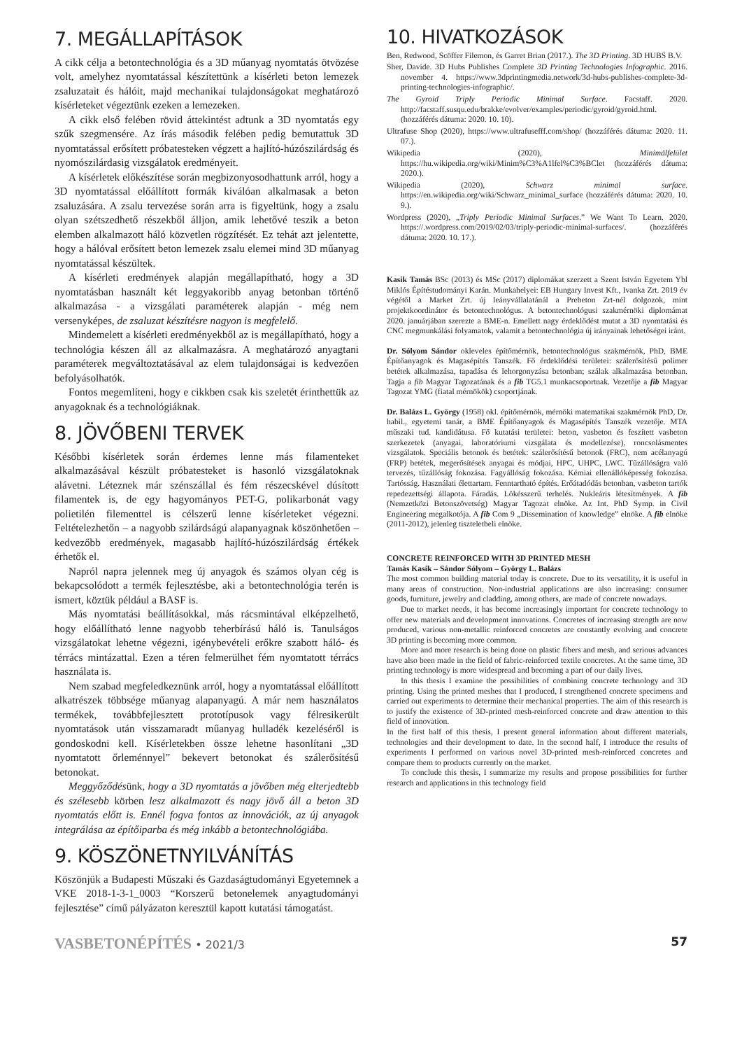7. MEGÁLLAPÍTÁSOK
A cikk célja a betontechnológia és a 3D műanyag nyomtatás ötvözése volt, amelyhez nyomtatással készítettünk a kísérleti beton lemezek zsaluzatait és hálóit, majd mechanikai tulajdonságokat meghatározó kísérleteket végeztünk ezeken a lemezeken.
A cikk első felében rövid áttekintést adtunk a 3D nyomtatás egy szűk szegmensére. Az írás második felében pedig bemutattuk 3D nyomtatással erősített próbatesteken végzett a hajlító-húzószilárdság és nyomószilárdasig vizsgálatok eredményeit.
A kísérletek előkészítése során megbizonyosodhattunk arról, hogy a 3D nyomtatással előállított formák kiválóan alkalmasak a beton zsaluzására. A zsalu tervezése során arra is figyeltünk, hogy a zsalu olyan szétszedhető részekből álljon, amik lehetővé teszik a beton elemben alkalmazott háló közvetlen rögzítését. Ez tehát azt jelentette, hogy a hálóval erősített beton lemezek zsalu elemei mind 3D műanyag nyomtatással készültek.
A kísérleti eredmények alapján megállapítható, hogy a 3D nyomtatásban használt két leggyakoribb anyag betonban történő alkalmazása - a vizsgálati paraméterek alapján - még nem versenyképes, de zsaluzat készítésre nagyon is megfelelő.
Mindemelett a kísérleti eredményekből az is megállapítható, hogy a technológia készen áll az alkalmazásra. A meghatározó anyagtani paraméterek megváltoztatásával az elem tulajdonságai is kedvezően befolyásolhatók.
Fontos megemlíteni, hogy e cikkben csak kis szeletét érinthettük az anyagoknak és a technológiáknak.
8. JÖVŐBENI TERVEK
Későbbi kísérletek során érdemes lenne más filamenteket alkalmazásával készült próbatesteket is hasonló vizsgálatoknak alávetni. Léteznek már szénszállal és fém részecskével dúsított filamentek is, de egy hagyományos PET-G, polikarbonát vagy polietilén filementtel is célszerű lenne kísérleteket végezni. Feltételezhetőn – a nagyobb szilárdságú alapanyagnak köszönhetően – kedvezőbb eredmények, magasabb hajlító-húzószilárdság értékek érhetők el.
Napról napra jelennek meg új anyagok és számos olyan cég is bekapcsolódott a termék fejlesztésbe, aki a betontechnológia terén is ismert, köztük például a BASF is.
Más nyomtatási beállításokkal, más rácsmintával elképzelhető, hogy előállítható lenne nagyobb teherbírású háló is. Tanulságos vizsgálatokat lehetne végezni, igénybevételi erőkre szabott háló- és térrács mintázattal. Ezen a téren felmerülhet fém nyomtatott térrács használata is.
Nem szabad megfeledkeznünk arról, hogy a nyomtatással előállított alkatrészek többsége műanyag alapanyagú. A már nem használatos termékek, továbbfejlesztett prototípusok vagy félresikerült nyomtatások után visszamaradt műanyag hulladék kezeléséről is gondoskodni kell. Kísérletekben össze lehetne hasonlítani „3D nyomtatott őrleménnyel” bekevert betonokat és szálerősítésű betonokat.
Meggyőződésünk, hogy a 3D nyomtatás a jövőben még elterjedtebb és szélesebb körben lesz alkalmazott és nagy jövő áll a beton 3D nyomtatás előtt is. Ennél fogva fontos az innovációk, az új anyagok integrálása az építőiparba és még inkább a betontechnológiába.
9. KÖSZÖNETNYILVÁNÍTÁS
Köszönjük a Budapesti Műszaki és Gazdaságtudományi Egyetemnek a VKE 2018-1-3-1_0003 “Korszerű betonelemek anyagtudományi fejlesztése” című pályázaton keresztül kapott kutatási támogatást.
10. HIVATKOZÁSOK
Ben, Redwood, Scöffer Filemon, és Garret Brian (2017.). The 3D Printing. 3D HUBS B.V.
Sher, Davide. 3D Hubs Publishes Complete 3D Printing Technologies Infographic. 2016. november 4. https://www.3dprintingmedia.network/3d-hubs-publishes-complete-3d-printing-technologies-infographic/.
The Gyroid Triply Periodic Minimal Surface. Facstaff. 2020. http://facstaff.susqu.edu/brakke/evolver/examples/periodic/gyroid/gyroid.html. (hozzáférés dátuma: 2020. 10. 10).
Ultrafuse Shop (2020), https://www.ultrafusefff.com/shop/ (hozzáférés dátuma: 2020. 11. 07.).
Wikipedia (2020), Minimálfelület https://hu.wikipedia.org/wiki/Minim%C3%A1lfel%C3%BClet (hozzáférés dátuma: 2020.).
Wikipedia (2020), Schwarz minimal surface. https://en.wikipedia.org/wiki/Schwarz_minimal_surface (hozzáférés dátuma: 2020. 10. 9.).
Wordpress (2020), „Triply Periodic Minimal Surfaces.” We Want To Learn. 2020. https://.wordpress.com/2019/02/03/triply-periodic-minimal-surfaces/. (hozzáférés dátuma: 2020. 10. 17.).
Kasik Tamás BSc (2013) és MSc (2017) diplomákat szerzett a Szent István Egyetem Ybl Miklós Építéstudományi Karán. Munkahelyei: EB Hungary Invest Kft., Ivanka Zrt. 2019 év végétől a Market Zrt. új leányvállalatánál a Prebeton Zrt-nél dolgozok, mint projektkoordinátor és betontechnológus. A betontechnológusi szakmérnöki diplomámat 2020. januárjában szerezte a BME-n. Emellett nagy érdeklődést mutat a 3D nyomtatási és CNC megmunkálási folyamatok, valamit a betontechnológia új irányainak lehetőségei iránt.
Dr. Sólyom Sándor okleveles építőmérnök, betontechnológus szakmérnök, PhD, BME Építőanyagok és Magasépítés Tanszék. Fő érdeklődési területei: szálerősítésű polimer betétek alkalmazása, tapadása és lehorgonyzása betonban; szálak alkalmazása betonban. Tagja a fib Magyar Tagozatának és a fib TG5.1 munkacsoportnak. Vezetője a fib Magyar Tagozat YMG (fiatal mérnökök) csoportjának.
Dr. Balázs L. György (1958) okl. építőmérnök, mérnöki matematikai szakmérnök PhD, Dr. habil., egyetemi tanár, a BME Építőanyagok és Magasépítés Tanszék vezetője. MTA műszaki tud. kandidátusa. Fő kutatási területei: beton, vasbeton és feszített vasbeton szerkezetek (anyagai, laboratóriumi vizsgálata és modellezése), roncsolásmentes vizsgálatok. Speciális betonok és betétek: szálerősítésű betonok (FRC), nem acélanyagú (FRP) betétek, megerősítések anyagai és módjai, HPC, UHPC, LWC. Tűzállóságra való tervezés, tűzállóság fokozása. Fagyállóság fokozása. Kémiai ellenállóképesség fokozása. Tartósság. Használati élettartam. Fenntartható építés. Erőátadódás betonban, vasbeton tartók repedezettségi állapota. Fáradás. Lökésszerű terhelés. Nukleáris létesítmények. A fib (Nemzetközi Betonszövetség) Magyar Tagozat elnöke. Az Int. PhD Symp. in Civil Engineering megalkotója. A fib Com 9 „Dissemination of knowledge” elnöke. A fib elnöke (2011-2012), jelenleg tiszteletbeli elnöke.
CONCRETE REINFORCED WITH 3D PRINTED MESH
Tamás Kasik – Sándor Sólyom – György L. Balázs
The most common building material today is concrete. Due to its versatility, it is useful in many areas of construction. Non-industrial applications are also increasing: consumer goods, furniture, jewelry and cladding, among others, are made of concrete nowadays.
Due to market needs, it has become increasingly important for concrete technology to offer new materials and development innovations. Concretes of increasing strength are now produced, various non-metallic reinforced concretes are constantly evolving and concrete 3D printing is becoming more common.
More and more research is being done on plastic fibers and mesh, and serious advances have also been made in the field of fabric-reinforced textile concretes. At the same time, 3D printing technology is more widespread and becoming a part of our daily lives.
In this thesis I examine the possibilities of combining concrete technology and 3D printing. Using the printed meshes that I produced, I strengthened concrete specimens and carried out experiments to determine their mechanical properties. The aim of this research is to justify the existence of 3D-printed mesh-reinforced concrete and draw attention to this field of innovation.
In the first half of this thesis, I present general information about different materials, technologies and their development to date. In the second half, I introduce the results of experiments I performed on various novel 3D-printed mesh-reinforced concretes and compare them to products currently on the market.
To conclude this thesis, I summarize my results and propose possibilities for further research and applications in this technology field
VASBETONÉPÍTÉS • 2021/3 57